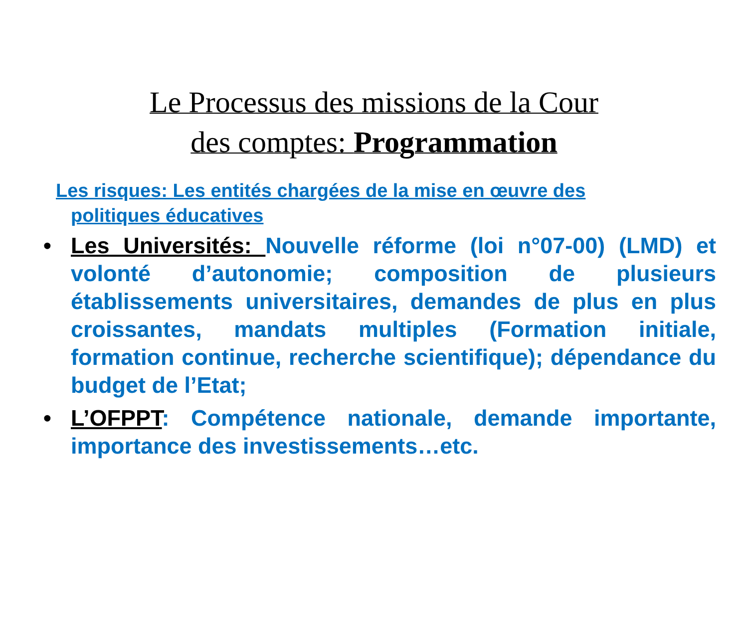Le Processus des missions de la Cour
des comptes: Programmation
Les risques: Les entités chargées de la mise en œuvre des
politiques éducatives
• Les Universités: Nouvelle réforme (loi n°07-00) (LMD) et volonté d’autonomie; composition de plusieurs établissements universitaires, demandes de plus en plus croissantes, mandats multiples (Formation initiale, formation continue, recherche scientifique); dépendance du budget de l’Etat;
• L’OFPPT: Compétence nationale, demande importante, importance des investissements…etc.